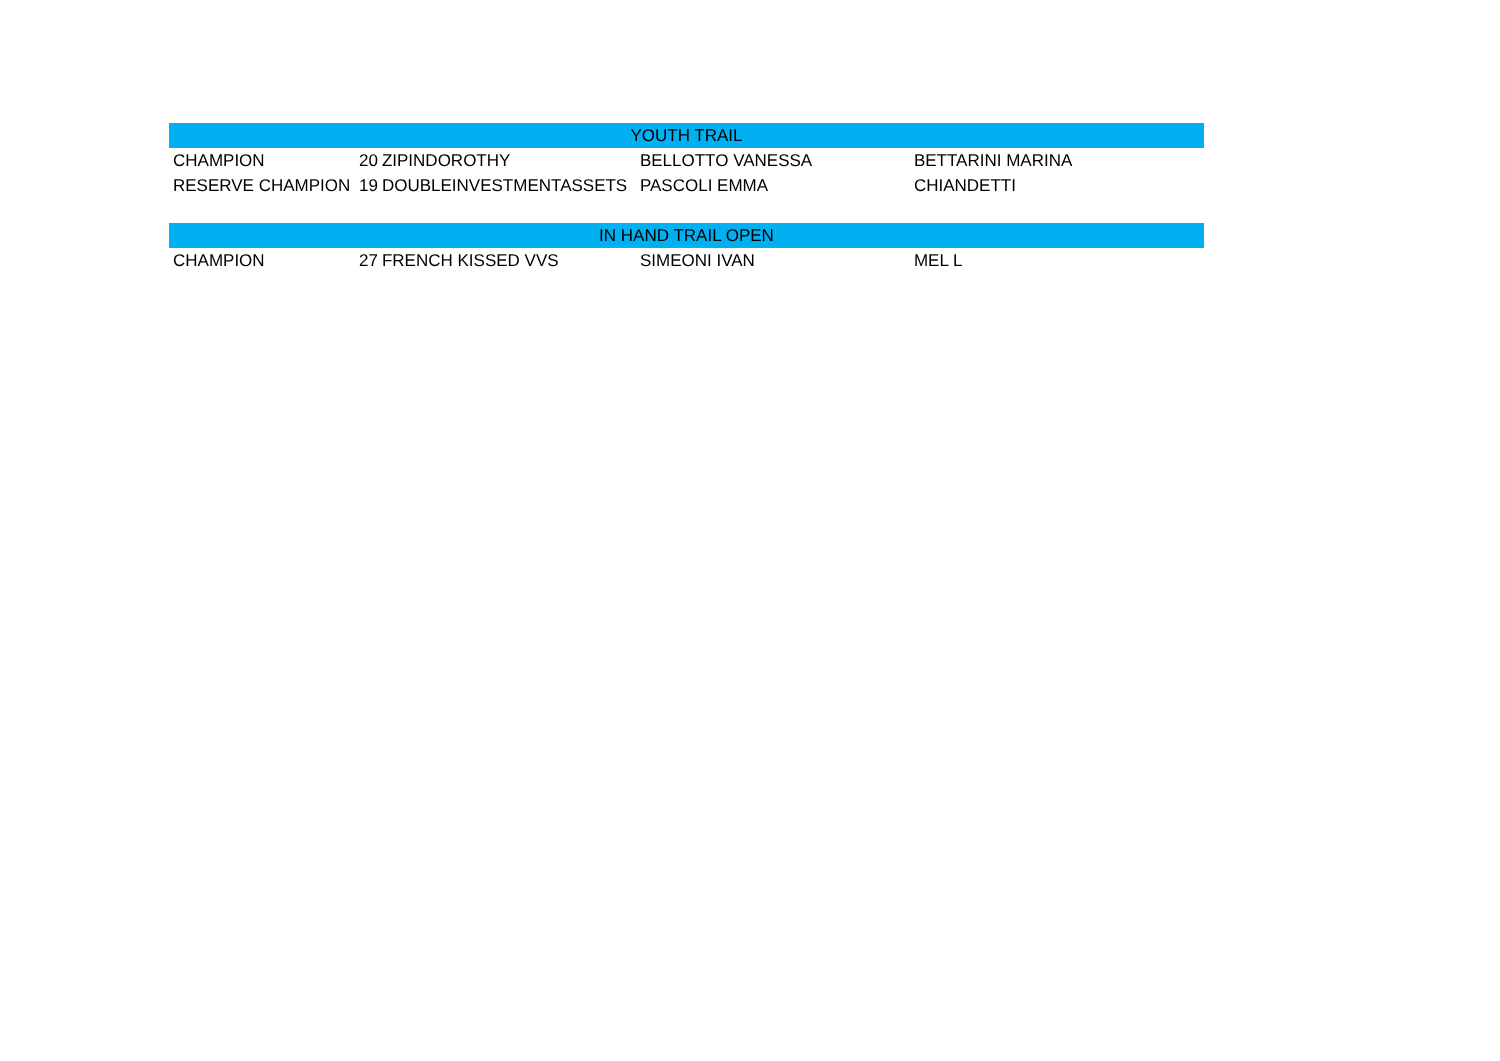| YOUTH TRAIL | | | | |
| --- | --- | --- | --- | --- |
| CHAMPION | 20 | ZIPINDOROTHY | BELLOTTO VANESSA | BETTARINI MARINA |
| RESERVE CHAMPION | 19 | DOUBLEINVESTMENTASSETS | PASCOLI EMMA | CHIANDETTI |
| IN HAND TRAIL OPEN | | | | |
| CHAMPION | 27 | FRENCH KISSED VVS | SIMEONI IVAN | MEL L |